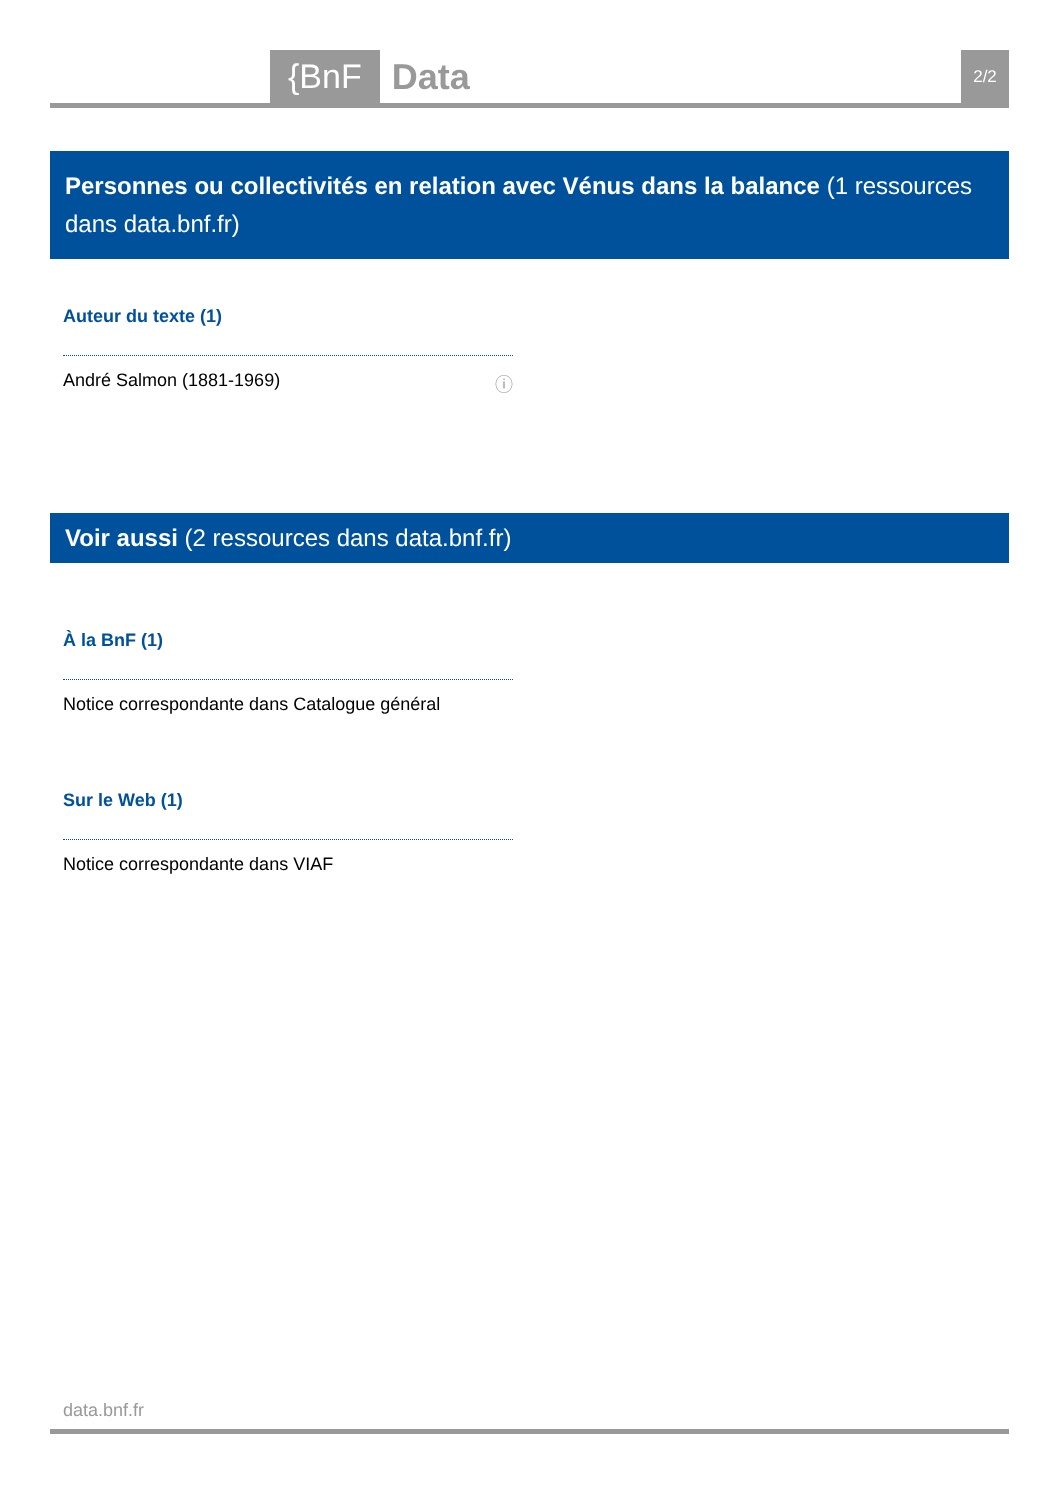{BnF Data 2/2
Personnes ou collectivités en relation avec Vénus dans la balance (1 ressources dans data.bnf.fr)
Auteur du texte (1)
André Salmon (1881-1969) ⓘ
Voir aussi (2 ressources dans data.bnf.fr)
À la BnF (1)
Notice correspondante dans Catalogue général
Sur le Web (1)
Notice correspondante dans VIAF
data.bnf.fr